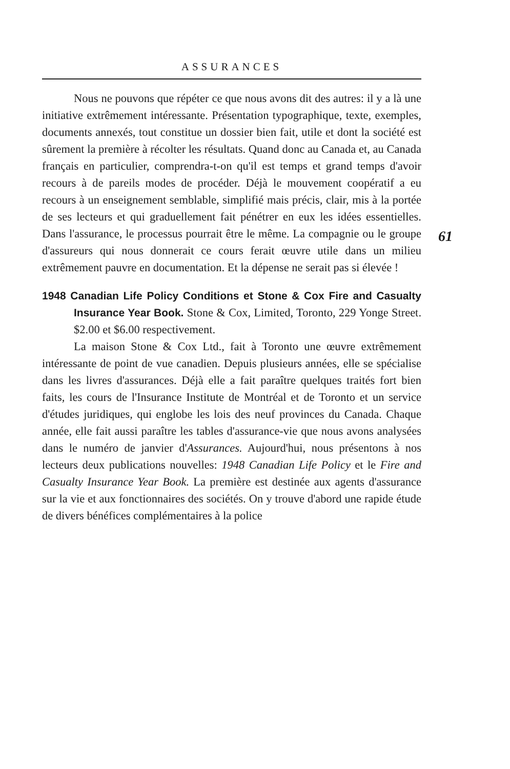ASSURANCES
Nous ne pouvons que répéter ce que nous avons dit des autres: il y a là une initiative extrêmement intéressante. Pré­sentation typographique, texte, exemples, documents annexés, tout constitue un dossier bien fait, utile et dont la société est sûrement la première à récolter les résultats. Quand donc au Canada et, au Canada français en particulier, comprendra-t-on qu'il est temps et grand temps d'avoir recours à de pareils modes de procéder. Déjà le mouvement coopératif a eu recours à un enseignement semblable, simplifié mais précis, clair, mis à la portée de ses lecteurs et qui graduellement fait pénétrer en eux les idées essentielles. Dans l'assurance, le processus pourrait être le même. La compagnie ou le groupe d'assureurs qui nous donnerait ce cours ferait œuvre utile dans un milieu extrêmement pauvre en documentation. Et la dépense ne serait pas si élevée !
1948 Canadian Life Policy Conditions et Stone & Cox Fire and Casualty Insurance Year Book. Stone & Cox, Limited, Toronto, 229 Yonge Street. $2.00 et $6.00 respective­ment.
La maison Stone & Cox Ltd., fait à Toronto une œuvre extrêmement intéressante de point de vue canadien. Depuis plusieurs années, elle se spécialise dans les livres d'assurances. Déjà elle a fait paraître quelques traités fort bien faits, les cours de l'Insurance Institute de Montréal et de Toronto et un service d'études juridiques, qui englobe les lois des neuf provinces du Canada. Chaque année, elle fait aussi paraître les tables d'assurance-vie que nous avons analysées dans le numéro de janvier d'Assurances. Aujourd'hui, nous présen­tons à nos lecteurs deux publications nouvelles: 1948 Cana­dian Life Policy et le Fire and Casualty Insurance Year Book. La première est destinée aux agents d'assurance sur la vie et aux fonctionnaires des sociétés. On y trouve d'abord une rapide étude de divers bénéfices complémentaires à la police
61